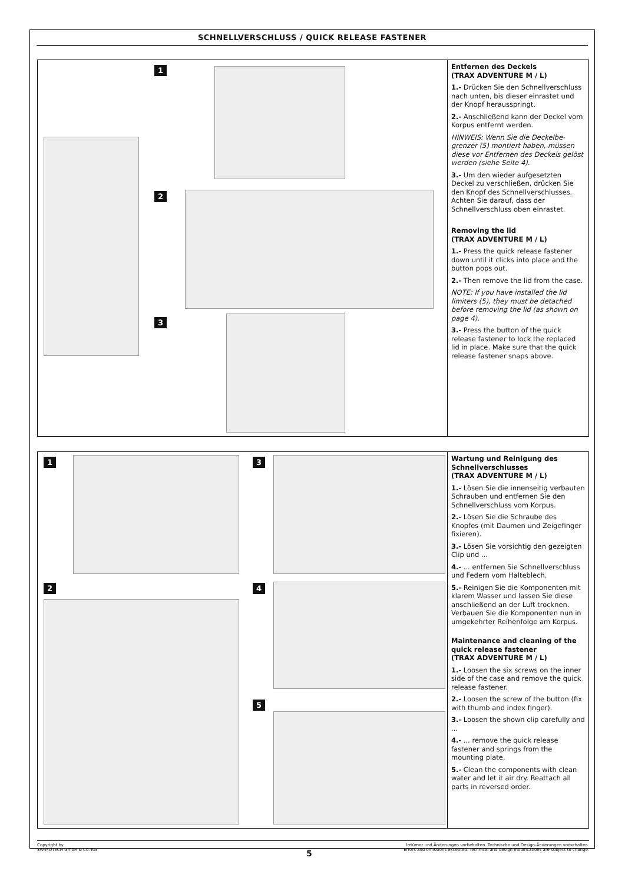SCHNELLVERSCHLUSS / QUICK RELEASE FASTENER
1
2
3
Entfernen des Deckels
(TRAX ADVENTURE M / L)
1.- Drücken Sie den Schnellver­schluss nach unten, bis dieser einrastet und der Knopf heraus­springt.
2.- Anschließend kann der Deckel vom Korpus entfernt werden.
HINWEIS: Wenn Sie die Deckelbe­grenzer (5) montiert haben, müssen diese vor Entfernen des Deckels gelöst werden (siehe Seite 4).
3.- Um den wieder aufgesetzten Deckel zu verschließen, drücken Sie den Knopf des Schnellverschlusses. Achten Sie darauf, dass der Schnellverschluss oben einrastet.
Removing the lid
(TRAX ADVENTURE M / L)
1.- Press the quick release fastener down until it clicks into place and the button pops out.
2.- Then remove the lid from the case.
NOTE: If you have installed the lid limiters (5), they must be detached before removing the lid (as shown on page 4).
3.- Press the button of the quick release fastener to lock the replaced lid in place. Make sure that the quick release fastener snaps above.
1 3
2 4
5
Wartung und Reinigung des Schnellverschlusses
(TRAX ADVENTURE M / L)
1.- Lösen Sie die innenseitig verbauten Schrauben und entfernen Sie den Schnellverschluss vom Korpus.
2.- Lösen Sie die Schraube des Knopfes (mit Daumen und Zeigefinger fixieren).
3.- Lösen Sie vorsichtig den gezeigten Clip und ...
4.- ... entfernen Sie Schnellver­schluss und Federn vom Halteblech.
5.- Reinigen Sie die Komponenten mit klarem Wasser und lassen Sie diese anschließend an der Luft trocknen. Verbauen Sie die Komponenten nun in umgekehrter Reihenfolge am Korpus.
Maintenance and cleaning of the quick release fastener
(TRAX ADVENTURE M / L)
1.- Loosen the six screws on the inner side of the case and remove the quick release fastener.
2.- Loosen the screw of the button (fix with thumb and index finger).
3.- Loosen the shown clip carefully and ...
4.- ... remove the quick release fastener and springs from the mounting plate.
5.- Clean the components with clean water and let it air dry. Reattach all parts in reversed order.
Copyright by
SW-MOTECH GmbH & Co. KG
Irrtümer und Änderungen vorbehalten. Technische und Design-Änderungen vorbehalten.
Errors and omissions excepted. Technical and design modifications are subject to change.
5